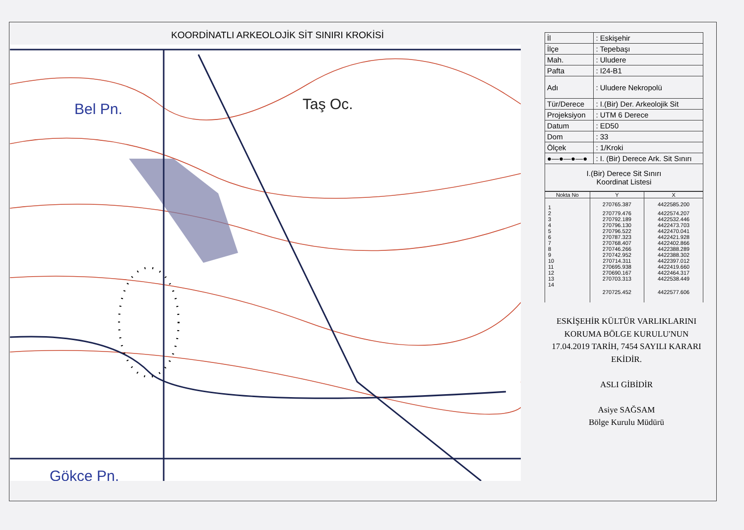KOORDİNATLI ARKEOLOJİK SİT SINIRI KROKİSİ
Bel Pn.
Taş Oc.
Gökçe Pn.
| İl | : Eskişehir |
| İlçe | : Tepebaşı |
| Mah. | : Uludere |
| Pafta | : I24-B1 |
| Adı | : Uludere Nekropolü |
| Tür/Derece | : I.(Bir) Der. Arkeolojik Sit |
| Projeksiyon | : UTM 6 Derece |
| Datum | : ED50 |
| Dom | : 33 |
| Ölçek | : 1/Kroki |
| ●—●—●—● | : I. (Bir) Derece Ark. Sit Sınırı |
| I.(Bir) Derece Sit Sınırı Koordinat Listesi | |
| Nokta No | Y | X |
| --- | --- | --- |
| 1 | 270765.387 | 4422585.200 |
| 2 | 270779.476 | 4422574.207 |
| 3 | 270792.189 | 4422532.446 |
| 4 | 270796.130 | 4422473.703 |
| 5 | 270796.522 | 4422470.041 |
| 6 | 270787.323 | 4422421.928 |
| 7 | 270768.407 | 4422402.866 |
| 8 | 270746.266 | 4422388.289 |
| 9 | 270742.952 | 4422388.302 |
| 10 | 270714.311 | 4422397.012 |
| 11 | 270695.938 | 4422419.660 |
| 12 | 270690.167 | 4422464.317 |
| 13 | 270703.313 | 4422538.449 |
| 14 | 270725.452 | 4422577.606 |
ESKİŞEHİR KÜLTÜR VARLIKLARINI
KORUMA BÖLGE KURULU'NUN
17.04.2019 TARİH, 7454 SAYILI KARARI
EKİDİR.
ASLI GİBİDİR
Asiye SAĞSAM
Bölge Kurulu Müdürü